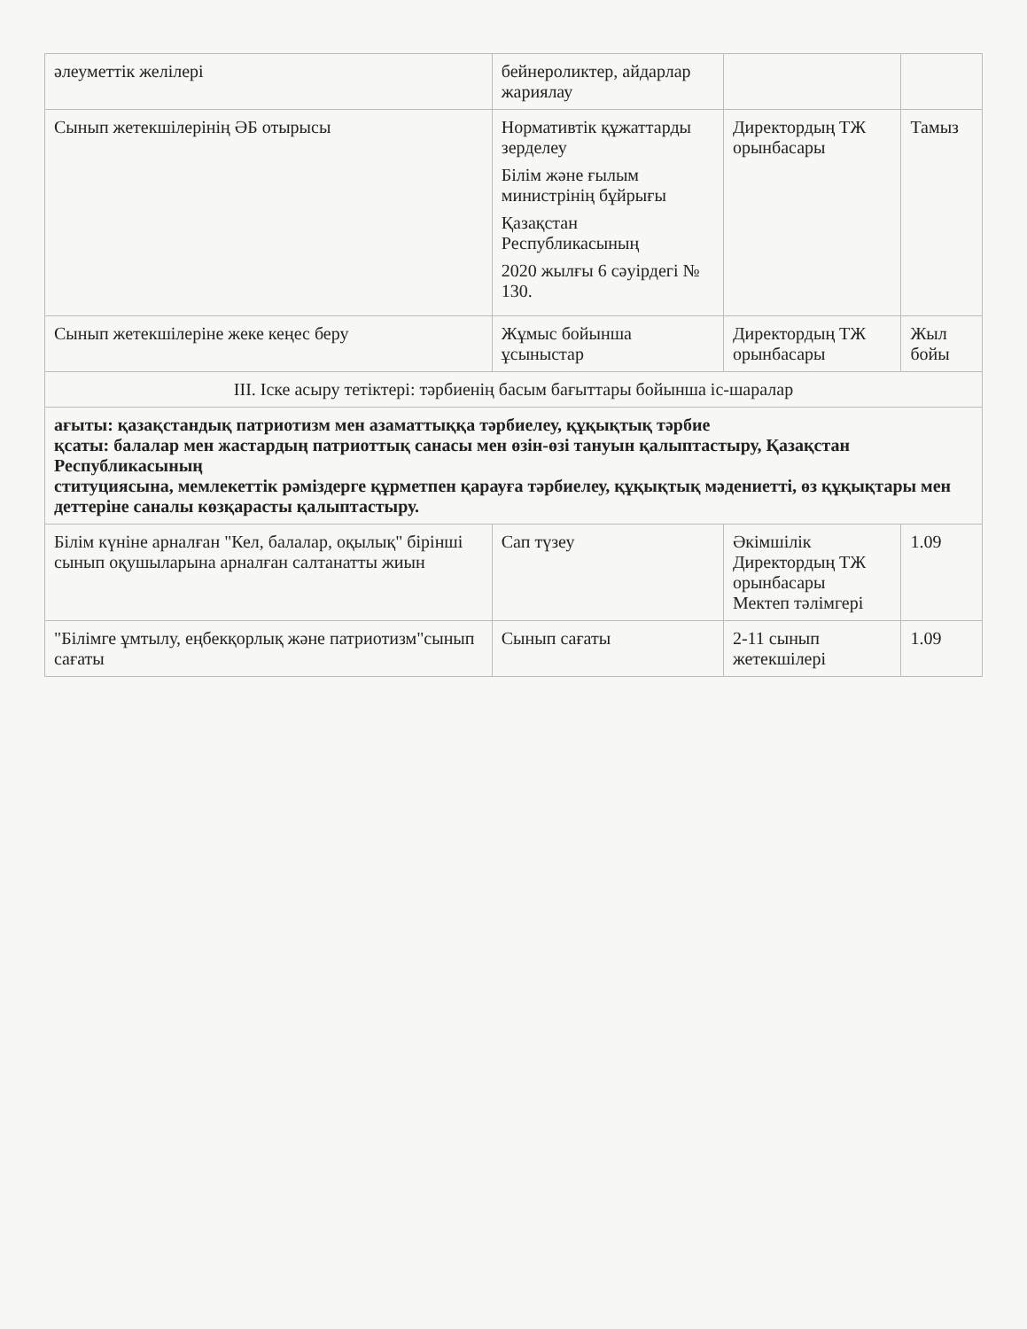| әлеуметтік желілері | бейнероликтер, айдарлар жариялау | | |
| Сынып жетекшілерінің ӘБ отырысы | Нормативтік құжаттарды зерделеу Білім және ғылым министрінің бұйрығы Қазақстан Республикасының 2020 жылғы 6 сәуірдегі № 130. | Директордың ТЖ орынбасары | Тамыз |
| Сынып жетекшілеріне жеке кеңес беру | Жұмыс бойынша ұсыныстар | Директордың ТЖ орынбасары | Жыл бойы |
| III. Іске асыру тетіктері: тәрбиенің басым бағыттары бойынша іс-шаралар | | | |
| ағыты: қазақстандық патриотизм мен азаматтыққа тәрбиелеу, құқықтық тәрбие қсаты: балалар мен жастардың патриоттық санасы мен өзін-өзі тануын қалыптастыру, Қазақстан Республикасының ституциясына, мемлекеттік рәміздерге құрметпен қарауға тәрбиелеу, құқықтық мәдениетті, өз құқықтары мен деттеріне саналы көзқарасты қалыптастыру. | | | |
| Білім күніне арналған "Кел, балалар, оқылық" бірінші сынып оқушыларына арналған салтанатты жиын | Сап түзеу | Әкімшілік Директордың ТЖ орынбасары Мектеп тәлімгері | 1.09 |
| "Білімге ұмтылу, еңбекқорлық және патриотизм"сынып сағаты | Сынып сағаты | 2-11 сынып жетекшілері | 1.09 |